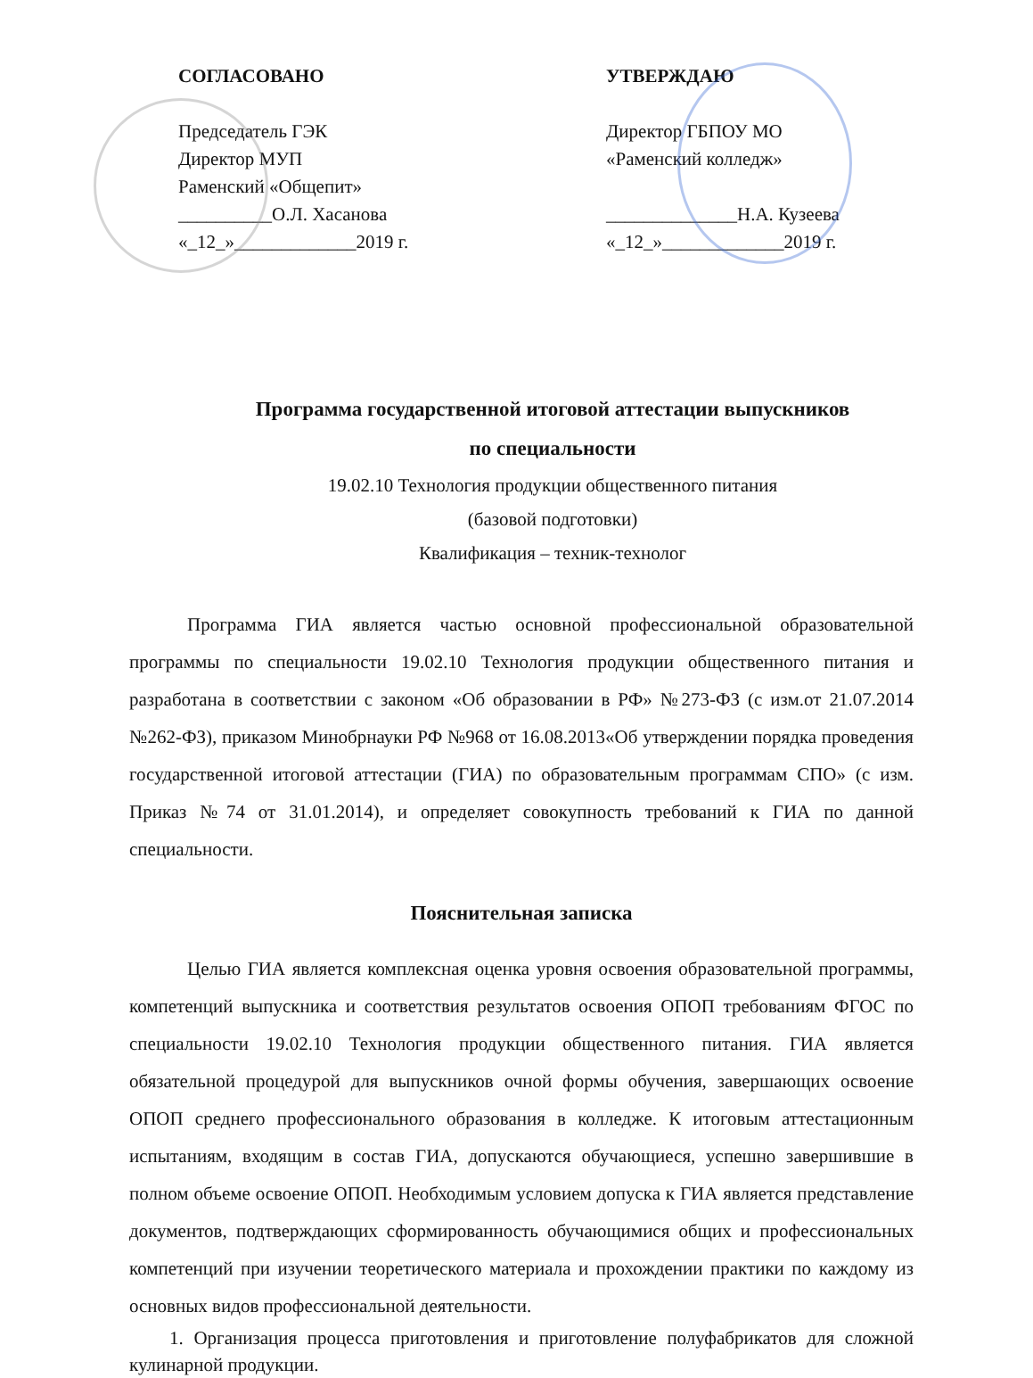СОГЛАСОВАНО
Председатель ГЭК
Директор МУП
Раменский «Общепит»
__________О.Л. Хасанова
«_12_»_____________2019 г.
УТВЕРЖДАЮ
Директор ГБПОУ МО
«Раменский колледж»
______________Н.А. Кузеева
«_12_»_____________2019 г.
Программа государственной итоговой аттестации выпускников
по специальности
19.02.10 Технология продукции общественного питания
(базовой подготовки)
Квалификация – техник-технолог
Программа ГИА является частью основной профессиональной образовательной программы по специальности 19.02.10 Технология продукции общественного питания и разработана в соответствии с законом «Об образовании в РФ» №273-ФЗ (с изм.от 21.07.2014 №262-ФЗ), приказом Минобрнауки РФ №968 от 16.08.2013«Об утверждении порядка проведения государственной итоговой аттестации (ГИА) по образовательным программам СПО» (с изм. Приказ №74 от 31.01.2014), и определяет совокупность требований к ГИА по данной специальности.
Пояснительная записка
Целью ГИА является комплексная оценка уровня освоения образовательной программы, компетенций выпускника и соответствия результатов освоения ОПОП требованиям ФГОС по специальности 19.02.10 Технология продукции общественного питания. ГИА является обязательной процедурой для выпускников очной формы обучения, завершающих освоение ОПОП среднего профессионального образования в колледже. К итоговым аттестационным испытаниям, входящим в состав ГИА, допускаются обучающиеся, успешно завершившие в полном объеме освоение ОПОП. Необходимым условием допуска к ГИА является представление документов, подтверждающих сформированность обучающимися общих и профессиональных компетенций при изучении теоретического материала и прохождении практики по каждому из основных видов профессиональной деятельности.
1. Организация процесса приготовления и приготовление полуфабрикатов для сложной кулинарной продукции.